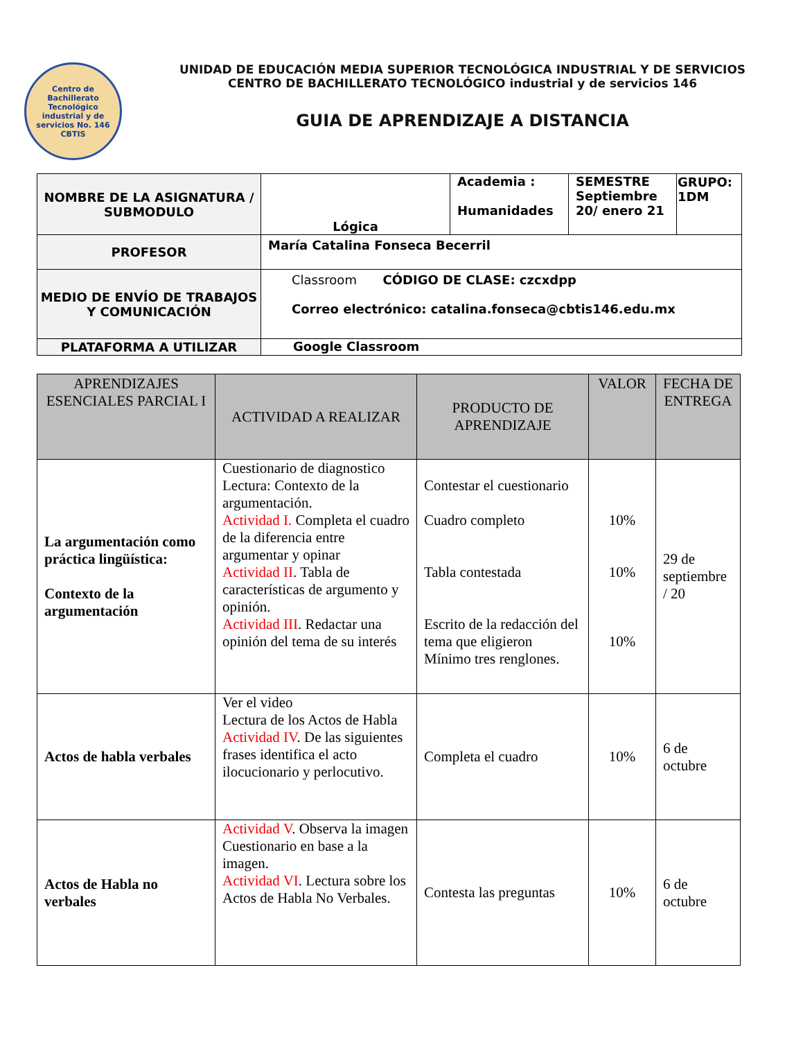Centro de Bachillerato Tecnológico industrial y de servicios No. 146
CBTIS
UNIDAD DE EDUCACIÓN MEDIA SUPERIOR TECNOLÓGICA INDUSTRIAL Y DE SERVICIOS
CENTRO DE BACHILLERATO TECNOLÓGICO industrial y de servicios 146
GUIA DE APRENDIZAJE A DISTANCIA
| NOMBRE DE LA ASIGNATURA / SUBMODULO | Lógica | Academia : Humanidades | SEMESTRE Septiembre 20/ enero 21 | GRUPO: 1DM |
| PROFESOR | María Catalina Fonseca Becerril | | | |
| MEDIO DE ENVÍO DE TRABAJOS Y COMUNICACIÓN | Classroom CÓDIGO DE CLASE: czcxdpp Correo electrónico: catalina.fonseca@cbtis146.edu.mx | | | |
| PLATAFORMA A UTILIZAR | Google Classroom | | | |
| APRENDIZAJES ESENCIALES PARCIAL I | ACTIVIDAD A REALIZAR | PRODUCTO DE APRENDIZAJE | VALOR | FECHA DE ENTREGA |
| --- | --- | --- | --- | --- |
| La argumentación como práctica lingüística: Contexto de la argumentación | Cuestionario de diagnostico Lectura: Contexto de la argumentación. Actividad I. Completa el cuadro de la diferencia entre argumentar y opinar Actividad II . Tabla de características de argumento y opinión. Actividad III . Redactar una opinión del tema de su interés | Contestar el cuestionario Cuadro completo Tabla contestada Escrito de la redacción del tema que eligieron Mínimo tres renglones. | 10% 10% 10% | 29 de septiembre / 20 |
| Actos de habla verbales | Ver el video Lectura de los Actos de Habla Actividad IV . De las siguientes frases identifica el acto ilocucionario y perlocutivo. | Completa el cuadro | 10% | 6 de octubre |
| Actos de Habla no verbales | Actividad V . Observa la imagen Cuestionario en base a la imagen. Actividad VI . Lectura sobre los Actos de Habla No Verbales. | Contesta las preguntas | 10% | 6 de octubre |